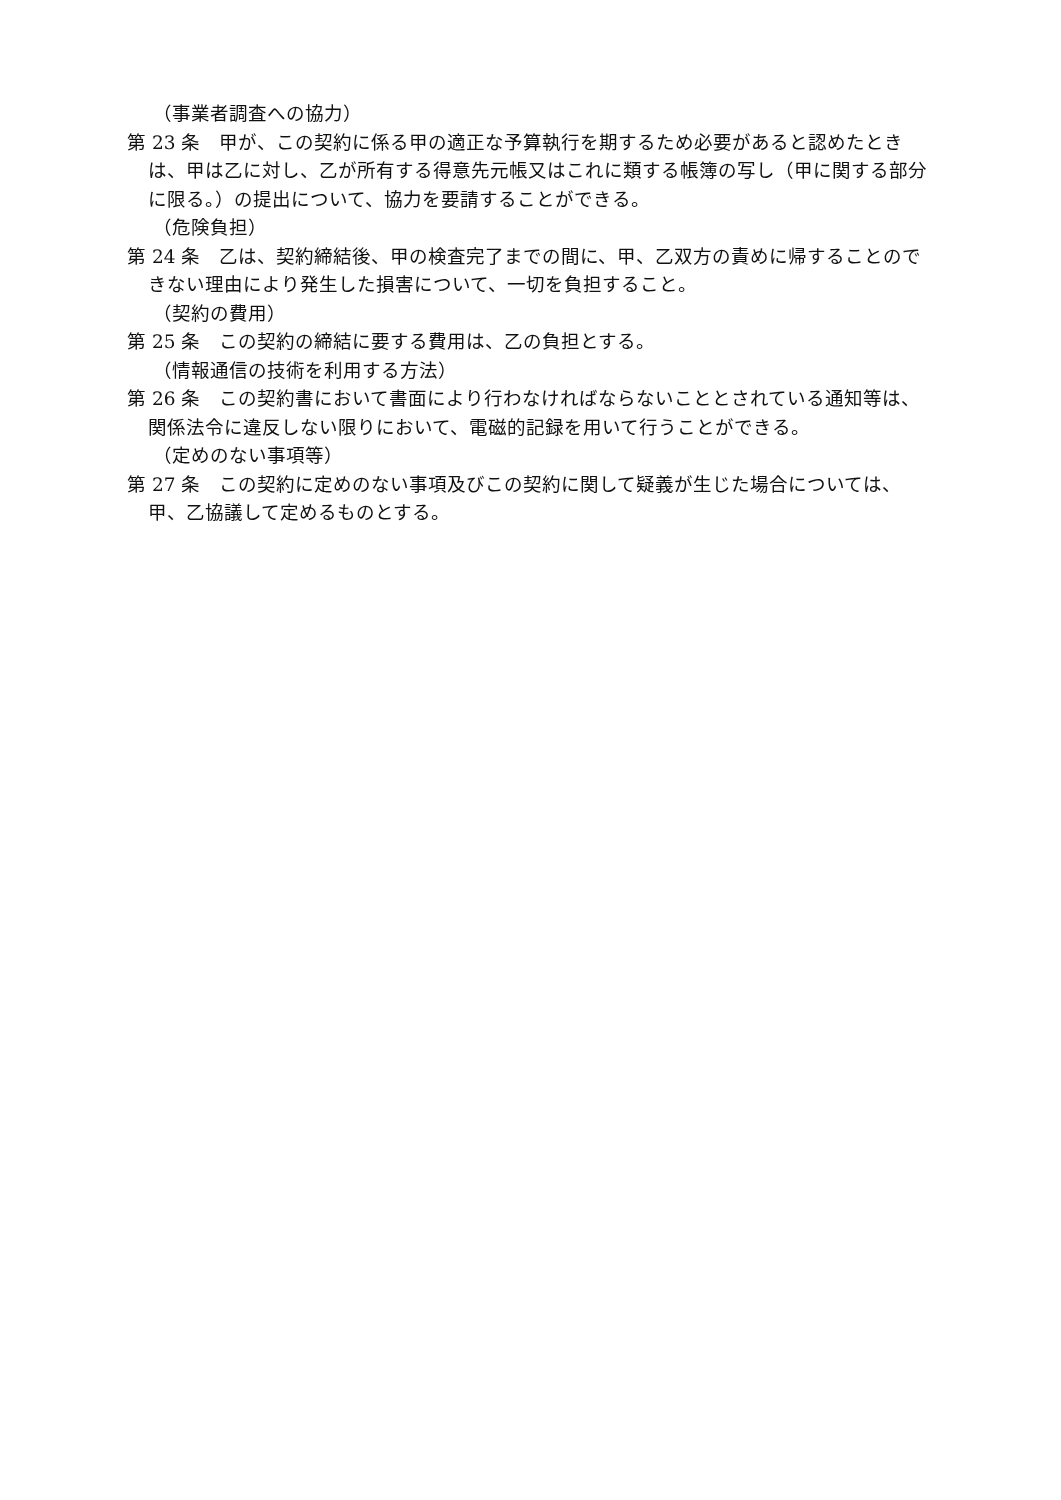（事業者調査への協力）
第 23 条　甲が、この契約に係る甲の適正な予算執行を期するため必要があると認めたときは、甲は乙に対し、乙が所有する得意先元帳又はこれに類する帳簿の写し（甲に関する部分に限る。）の提出について、協力を要請することができる。
（危険負担）
第 24 条　乙は、契約締結後、甲の検査完了までの間に、甲、乙双方の責めに帰することのできない理由により発生した損害について、一切を負担すること。
（契約の費用）
第 25 条　この契約の締結に要する費用は、乙の負担とする。
（情報通信の技術を利用する方法）
第 26 条　この契約書において書面により行わなければならないこととされている通知等は、関係法令に違反しない限りにおいて、電磁的記録を用いて行うことができる。
（定めのない事項等）
第 27 条　この契約に定めのない事項及びこの契約に関して疑義が生じた場合については、甲、乙協議して定めるものとする。